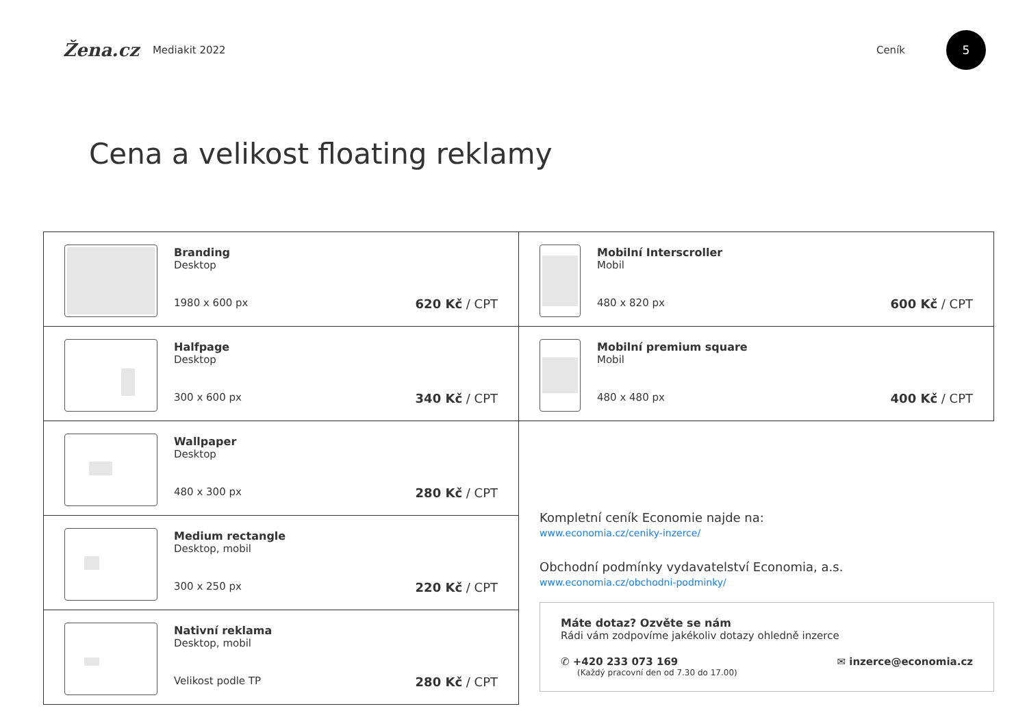Žena.cz Mediakit 2022
Ceník
5
Cena a velikost floating reklamy
Branding
Desktop
1980 x 600 px 620 Kč / CPT
Halfpage
Desktop
300 x 600 px 340 Kč / CPT
Wallpaper
Desktop
480 x 300 px 280 Kč / CPT
Medium rectangle
Desktop, mobil
300 x 250 px 220 Kč / CPT
Nativní reklama
Desktop, mobil
Velikost podle TP 280 Kč / CPT
Mobilní Interscroller
Mobil
480 x 820 px 600 Kč / CPT
Mobilní premium square
Mobil
480 x 480 px 400 Kč / CPT
Kompletní ceník Economie najde na:
www.economia.cz/ceniky-inzerce/
Obchodní podmínky vydavatelství Economia, a.s.
www.economia.cz/obchodni-podminky/
Máte dotaz? Ozvěte se nám
Rádi vám zodpovíme jakékoliv dotazy ohledně inzerce
✆ +420 233 073 169 ✉ inzerce@economia.cz
(Každý pracovní den od 7.30 do 17.00)